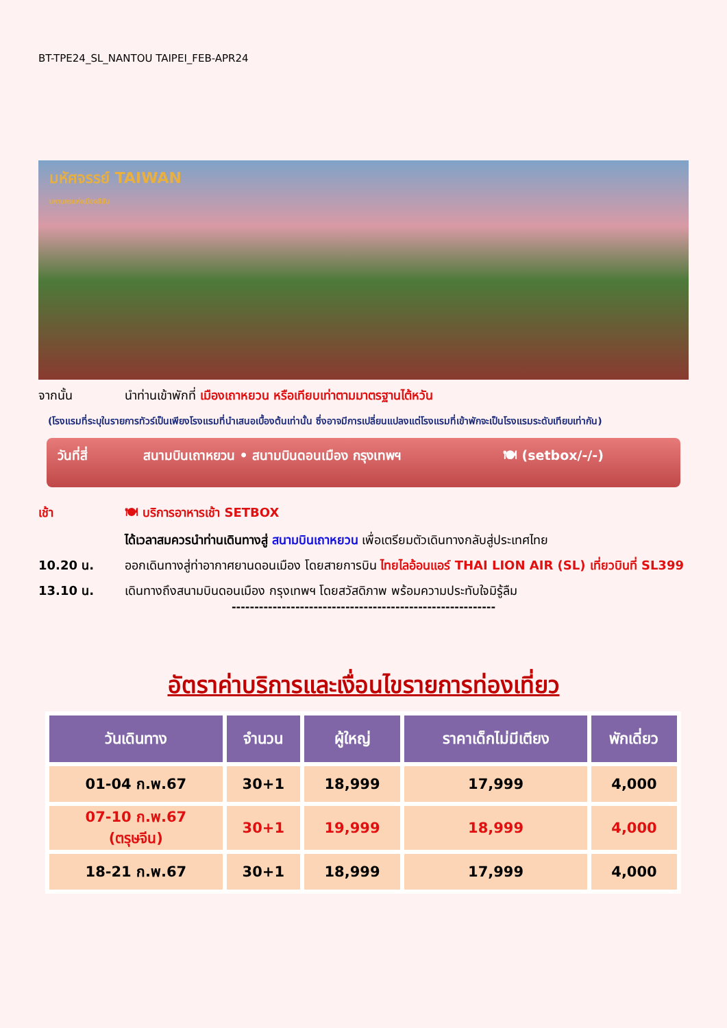BT-TPE24_SL_NANTOU TAIPEI_FEB-APR24
มหัศจรรย์ TAIWAN
มหานครแห่งเมืองสีสัน
จากนั้น นำท่านเข้าพักที่ เมืองเถาหยวน หรือเทียบเท่าตามมาตรฐานไต้หวัน
(โรงแรมที่ระบุในรายการทัวร์เป็นเพียงโรงแรมที่นำเสนอเบื้องต้นเท่านั้น ซึ่งอาจมีการเปลี่ยนแปลงแต่โรงแรมที่เข้าพักจะเป็นโรงแรมระดับเทียบเท่ากัน)
วันที่สี่ สนามบินเถาหยวน • สนามบินดอนเมือง กรุงเทพฯ 🍽 (setbox/-/-)
เช้า 🍽 บริการอาหารเช้า SETBOX
ได้เวลาสมควรนำท่านเดินทางสู่ สนามบินเถาหยวน เพื่อเตรียมตัวเดินทางกลับสู่ประเทศไทย
10.20 น. ออกเดินทางสู่ท่าอากาศยานดอนเมือง โดยสายการบิน ไทยไลอ้อนแอร์ THAI LION AIR (SL) เที่ยวบินที่ SL399
13.10 น. เดินทางถึงสนามบินดอนเมือง กรุงเทพฯ โดยสวัสดิภาพ พร้อมความประทับใจมิรู้ลืม
----------------------------------------------------------
อัตราค่าบริการและเงื่อนไขรายการท่องเที่ยว
| วันเดินทาง | จำนวน | ผู้ใหญ่ | ราคาเด็กไม่มีเตียง | พักเดี่ยว |
| --- | --- | --- | --- | --- |
| 01-04 ก.พ.67 | 30+1 | 18,999 | 17,999 | 4,000 |
| 07-10 ก.พ.67 (ตรุษจีน) | 30+1 | 19,999 | 18,999 | 4,000 |
| 18-21 ก.พ.67 | 30+1 | 18,999 | 17,999 | 4,000 |